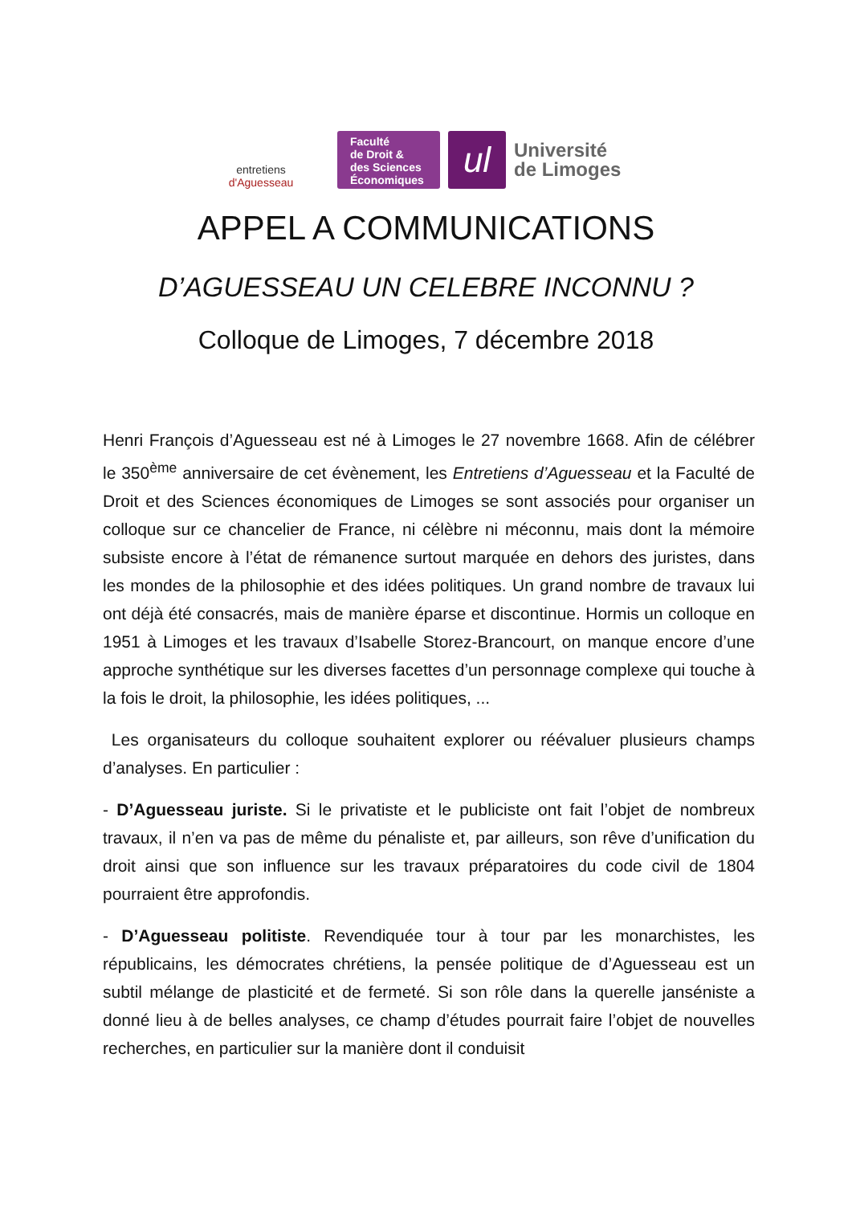entretiens d'Aguesseau
Faculté
de Droit &
des Sciences
Économiques
ul
Université
de Limoges
APPEL A COMMUNICATIONS
D’AGUESSEAU UN CELEBRE INCONNU ?
Colloque de Limoges, 7 décembre 2018
Henri François d’Aguesseau est né à Limoges le 27 novembre 1668. Afin de célébrer le 350<sup>ème</sup> anniversaire de cet évènement, les Entretiens d’Aguesseau et la Faculté de Droit et des Sciences économiques de Limoges se sont associés pour organiser un colloque sur ce chancelier de France, ni célèbre ni méconnu, mais dont la mémoire subsiste encore à l’état de rémanence surtout marquée en dehors des juristes, dans les mondes de la philosophie et des idées politiques. Un grand nombre de travaux lui ont déjà été consacrés, mais de manière éparse et discontinue. Hormis un colloque en 1951 à Limoges et les travaux d’Isabelle Storez-Brancourt, on manque encore d’une approche synthétique sur les diverses facettes d’un personnage complexe qui touche à la fois le droit, la philosophie, les idées politiques, ...
Les organisateurs du colloque souhaitent explorer ou réévaluer plusieurs champs d’analyses. En particulier :
- D’Aguesseau juriste. Si le privatiste et le publiciste ont fait l’objet de nombreux travaux, il n’en va pas de même du pénaliste et, par ailleurs, son rêve d’unification du droit ainsi que son influence sur les travaux préparatoires du code civil de 1804 pourraient être approfondis.
- D’Aguesseau politiste. Revendiquée tour à tour par les monarchistes, les républicains, les démocrates chrétiens, la pensée politique de d’Aguesseau est un subtil mélange de plasticité et de fermeté. Si son rôle dans la querelle janséniste a donné lieu à de belles analyses, ce champ d’études pourrait faire l’objet de nouvelles recherches, en particulier sur la manière dont il conduisit